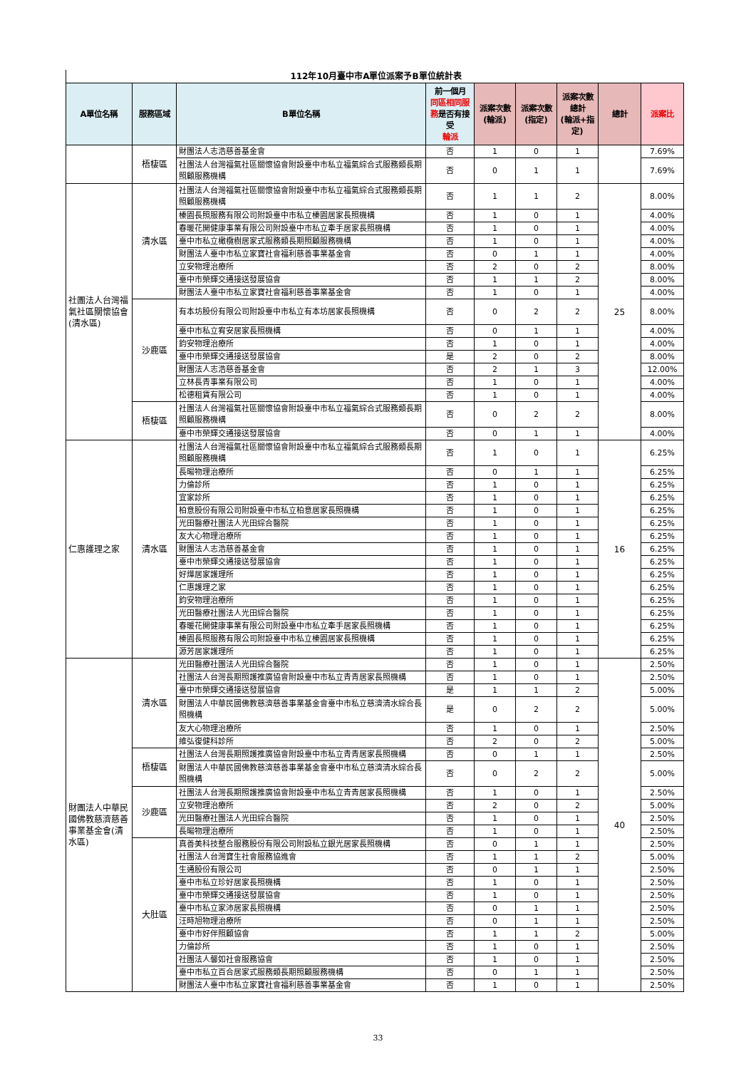112年10月臺中市A單位派案予B單位統計表
| A單位名稱 | 服務區域 | B單位名稱 | 前一個月 同區相同服務 是否有接受 輪派 | 派案次數 (輪派) | 派案次數 (指定) | 派案次數總計 (輪派+指定) | 總計 | 派案比 |
| --- | --- | --- | --- | --- | --- | --- | --- | --- |
| | 梧棲區 | 財團法人志浩慈善基金會 | 否 | 1 | 0 | 1 | | 7.69% |
| | | 社團法人台灣福氣社區關懷協會附設臺中市私立福氣綜合式服務類長期照顧服務機構 | 否 | 0 | 1 | 1 | | 7.69% |
| 社團法人台灣福氣社區關懷協會(清水區) | 清水區 | 社團法人台灣福氣社區關懷協會附設臺中市私立福氣綜合式服務類長期照顧服務機構 | 否 | 1 | 1 | 2 | 25 | 8.00% |
| | | 榛園長照服務有限公司附設臺中市私立榛園居家長照機構 | 否 | 1 | 0 | 1 | | 4.00% |
| | | 春暖花開健康事業有限公司附設臺中市私立牽手居家長照機構 | 否 | 1 | 0 | 1 | | 4.00% |
| | | 臺中市私立橄欖樹居家式服務類長期照顧服務機構 | 否 | 1 | 0 | 1 | | 4.00% |
| | | 財團法人臺中市私立家寶社會福利慈善事業基金會 | 否 | 0 | 1 | 1 | | 4.00% |
| | | 立安物理治療所 | 否 | 2 | 0 | 2 | | 8.00% |
| | | 臺中市榮輝交通接送發展協會 | 否 | 1 | 1 | 2 | | 8.00% |
| | | 財團法人臺中市私立家寶社會福利慈善事業基金會 | 否 | 1 | 0 | 1 | | 4.00% |
| | 沙鹿區 | 有本坊股份有限公司附設臺中市私立有本坊居家長照機構 | 否 | 0 | 2 | 2 | | 8.00% |
| | | 臺中市私立宥安居家長照機構 | 否 | 0 | 1 | 1 | | 4.00% |
| | | 鈞安物理治療所 | 否 | 1 | 0 | 1 | | 4.00% |
| | | 臺中市榮輝交通接送發展協會 | 是 | 2 | 0 | 2 | | 8.00% |
| | | 財團法人志浩慈善基金會 | 否 | 2 | 1 | 3 | | 12.00% |
| | | 立林長青事業有限公司 | 否 | 1 | 0 | 1 | | 4.00% |
| | | 松德租賃有限公司 | 否 | 1 | 0 | 1 | | 4.00% |
| | 梧棲區 | 社團法人台灣福氣社區關懷協會附設臺中市私立福氣綜合式服務類長期照顧服務機構 | 否 | 0 | 2 | 2 | | 8.00% |
| | | 臺中市榮輝交通接送發展協會 | 否 | 0 | 1 | 1 | | 4.00% |
| 仁惠護理之家 | 清水區 | 社團法人台灣福氣社區關懷協會附設臺中市私立福氣綜合式服務類長期照顧服務機構 | 否 | 1 | 0 | 1 | 16 | 6.25% |
| | | 長暘物理治療所 | 否 | 0 | 1 | 1 | | 6.25% |
| | | 力倫診所 | 否 | 1 | 0 | 1 | | 6.25% |
| | | 宜家診所 | 否 | 1 | 0 | 1 | | 6.25% |
| | | 柏意股份有限公司附設臺中市私立柏意居家長照機構 | 否 | 1 | 0 | 1 | | 6.25% |
| | | 光田醫療社團法人光田綜合醫院 | 否 | 1 | 0 | 1 | | 6.25% |
| | | 友大心物理治療所 | 否 | 1 | 0 | 1 | | 6.25% |
| | | 財團法人志浩慈善基金會 | 否 | 1 | 0 | 1 | | 6.25% |
| | | 臺中市榮輝交通接送發展協會 | 否 | 1 | 0 | 1 | | 6.25% |
| | | 好燁居家護理所 | 否 | 1 | 0 | 1 | | 6.25% |
| | | 仁惠護理之家 | 否 | 1 | 0 | 1 | | 6.25% |
| | | 鈞安物理治療所 | 否 | 1 | 0 | 1 | | 6.25% |
| | | 光田醫療社團法人光田綜合醫院 | 否 | 1 | 0 | 1 | | 6.25% |
| | | 春暖花開健康事業有限公司附設臺中市私立牽手居家長照機構 | 否 | 1 | 0 | 1 | | 6.25% |
| | | 榛園長照服務有限公司附設臺中市私立榛園居家長照機構 | 否 | 1 | 0 | 1 | | 6.25% |
| | | 源芳居家護理所 | 否 | 1 | 0 | 1 | | 6.25% |
| 財團法人中華民國佛教慈濟慈善事業基金會(清水區) | 清水區 | 光田醫療社團法人光田綜合醫院 | 否 | 1 | 0 | 1 | 40 | 2.50% |
| | | 社團法人台灣長期照護推廣協會附設臺中市私立青青居家長照機構 | 否 | 1 | 0 | 1 | | 2.50% |
| | | 臺中市榮輝交通接送發展協會 | 是 | 1 | 1 | 2 | | 5.00% |
| | | 財團法人中華民國佛教慈濟慈善事業基金會臺中市私立慈濟清水綜合長照機構 | 是 | 0 | 2 | 2 | | 5.00% |
| | | 友大心物理治療所 | 否 | 1 | 0 | 1 | | 2.50% |
| | | 維弘復健科診所 | 否 | 2 | 0 | 2 | | 5.00% |
| | 梧棲區 | 社團法人台灣長期照護推廣協會附設臺中市私立青青居家長照機構 | 否 | 0 | 1 | 1 | | 2.50% |
| | | 財團法人中華民國佛教慈濟慈善事業基金會臺中市私立慈濟清水綜合長照機構 | 否 | 0 | 2 | 2 | | 5.00% |
| | 沙鹿區 | 社團法人台灣長期照護推廣協會附設臺中市私立青青居家長照機構 | 否 | 1 | 0 | 1 | | 2.50% |
| | | 立安物理治療所 | 否 | 2 | 0 | 2 | | 5.00% |
| | | 光田醫療社團法人光田綜合醫院 | 否 | 1 | 0 | 1 | | 2.50% |
| | | 長暘物理治療所 | 否 | 1 | 0 | 1 | | 2.50% |
| | 大肚區 | 真善美科技整合服務股份有限公司附設私立銀光居家長照機構 | 否 | 0 | 1 | 1 | | 2.50% |
| | | 社團法人台灣寶生社會服務協進會 | 否 | 1 | 1 | 2 | | 5.00% |
| | | 生通股份有限公司 | 否 | 0 | 1 | 1 | | 2.50% |
| | | 臺中市私立珍好居家長照機構 | 否 | 1 | 0 | 1 | | 2.50% |
| | | 臺中市榮輝交通接送發展協會 | 否 | 1 | 0 | 1 | | 2.50% |
| | | 臺中市私立家沛居家長照機構 | 否 | 0 | 1 | 1 | | 2.50% |
| | | 汪時旭物理治療所 | 否 | 0 | 1 | 1 | | 2.50% |
| | | 臺中市好伴照顧協會 | 否 | 1 | 1 | 2 | | 5.00% |
| | | 力倫診所 | 否 | 1 | 0 | 1 | | 2.50% |
| | | 社團法人馨如社會服務協會 | 否 | 1 | 0 | 1 | | 2.50% |
| | | 臺中市私立百合居家式服務類長期照顧服務機構 | 否 | 0 | 1 | 1 | | 2.50% |
| | | 財團法人臺中市私立家寶社會福利慈善事業基金會 | 否 | 1 | 0 | 1 | | 2.50% |
33